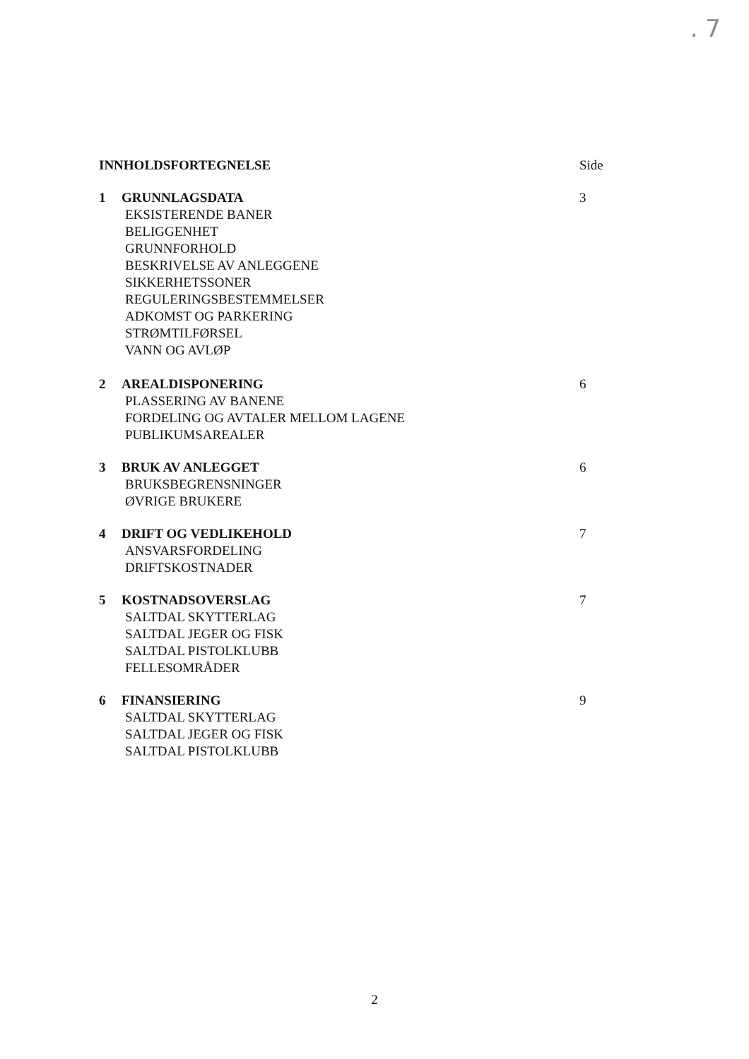. 7
INNHOLDSFORTEGNELSE Side
1 GRUNNLAGSDATA 3
EKSISTERENDE BANER
BELIGGENHET
GRUNNFORHOLD
BESKRIVELSE AV ANLEGGENE
SIKKERHETSSONER
REGULERINGSBESTEMMELSER
ADKOMST OG PARKERING
STRØMTILFØRSEL
VANN OG AVLØP
2 AREALDISPONERING 6
PLASSERING AV BANENE
FORDELING OG AVTALER MELLOM LAGENE
PUBLIKUMSAREALER
3 BRUK AV ANLEGGET 6
BRUKSBEGRENSNINGER
ØVRIGE BRUKERE
4 DRIFT OG VEDLIKEHOLD 7
ANSVARSFORDELING
DRIFTSKOSTNADER
5 KOSTNADSOVERSLAG 7
SALTDAL SKYTTERLAG
SALTDAL JEGER OG FISK
SALTDAL PISTOLKLUBB
FELLESOMRÅDER
6 FINANSIERING 9
SALTDAL SKYTTERLAG
SALTDAL JEGER OG FISK
SALTDAL PISTOLKLUBB
2